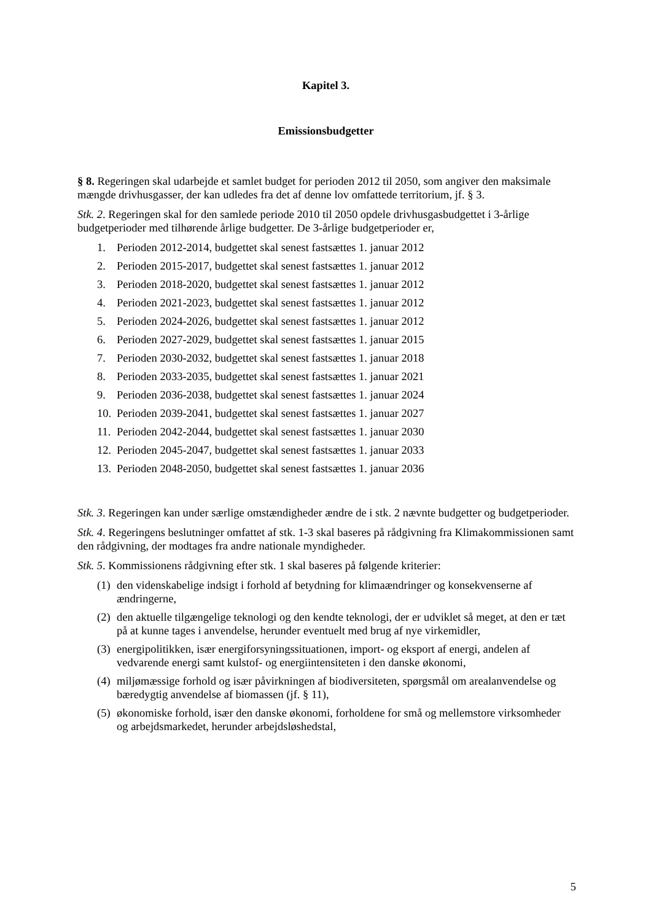Kapitel 3.
Emissionsbudgetter
§ 8. Regeringen skal udarbejde et samlet budget for perioden 2012 til 2050, som angiver den maksimale mængde drivhusgasser, der kan udledes fra det af denne lov omfattede territorium, jf. § 3.
Stk. 2. Regeringen skal for den samlede periode 2010 til 2050 opdele drivhusgasbudgettet i 3-årlige budgetperioder med tilhørende årlige budgetter. De 3-årlige budgetperioder er,
1. Perioden 2012-2014, budgettet skal senest fastsættes 1. januar 2012
2. Perioden 2015-2017, budgettet skal senest fastsættes 1. januar 2012
3. Perioden 2018-2020, budgettet skal senest fastsættes 1. januar 2012
4. Perioden 2021-2023, budgettet skal senest fastsættes 1. januar 2012
5. Perioden 2024-2026, budgettet skal senest fastsættes 1. januar 2012
6. Perioden 2027-2029, budgettet skal senest fastsættes 1. januar 2015
7. Perioden 2030-2032, budgettet skal senest fastsættes 1. januar 2018
8. Perioden 2033-2035, budgettet skal senest fastsættes 1. januar 2021
9. Perioden 2036-2038, budgettet skal senest fastsættes 1. januar 2024
10. Perioden 2039-2041, budgettet skal senest fastsættes 1. januar 2027
11. Perioden 2042-2044, budgettet skal senest fastsættes 1. januar 2030
12. Perioden 2045-2047, budgettet skal senest fastsættes 1. januar 2033
13. Perioden 2048-2050, budgettet skal senest fastsættes 1. januar 2036
Stk. 3. Regeringen kan under særlige omstændigheder ændre de i stk. 2 nævnte budgetter og budgetperioder.
Stk. 4. Regeringens beslutninger omfattet af stk. 1-3 skal baseres på rådgivning fra Klimakommissionen samt den rådgivning, der modtages fra andre nationale myndigheder.
Stk. 5. Kommissionens rådgivning efter stk. 1 skal baseres på følgende kriterier:
(1) den videnskabelige indsigt i forhold af betydning for klimaændringer og konsekvenserne af ændringerne,
(2) den aktuelle tilgængelige teknologi og den kendte teknologi, der er udviklet så meget, at den er tæt på at kunne tages i anvendelse, herunder eventuelt med brug af nye virkemidler,
(3) energipolitikken, især energiforsyningssituationen, import- og eksport af energi, andelen af vedvarende energi samt kulstof- og energiintensiteten i den danske økonomi,
(4) miljømæssige forhold og især påvirkningen af biodiversiteten, spørgsmål om arealanvendelse og bæredygtig anvendelse af biomassen (jf. § 11),
(5) økonomiske forhold, især den danske økonomi, forholdene for små og mellemstore virksomheder og arbejdsmarkedet, herunder arbejdsløshedstal,
5